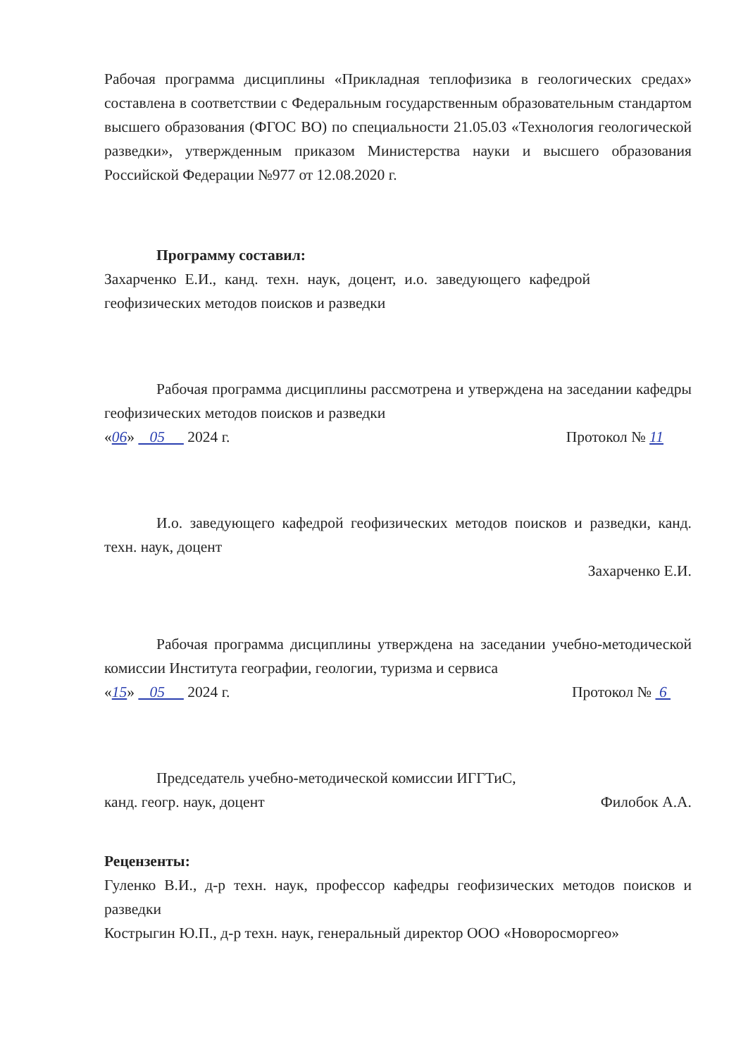Рабочая программа дисциплины «Прикладная теплофизика в геологических средах» составлена в соответствии с Федеральным государственным образовательным стандартом высшего образования (ФГОС ВО) по специальности 21.05.03 «Технология геологической разведки», утвержденным приказом Министерства науки и высшего образования Российской Федерации №977 от 12.08.2020 г.
Программу составил:
Захарченко Е.И., канд. техн. наук, доцент, и.о. заведующего кафедрой геофизических методов поисков и разведки
Рабочая программа дисциплины рассмотрена и утверждена на заседании кафедры геофизических методов поисков и разведки
«06» 05 2024 г. Протокол № 11
И.о. заведующего кафедрой геофизических методов поисков и разведки, канд. техн. наук, доцент
Захарченко Е.И.
Рабочая программа дисциплины утверждена на заседании учебно-методической комиссии Института географии, геологии, туризма и сервиса
«15» 05 2024 г. Протокол № 6
Председатель учебно-методической комиссии ИГГТиС,
канд. геогр. наук, доцент Филобок А.А.
Рецензенты:
Гуленко В.И., д-р техн. наук, профессор кафедры геофизических методов поисков и разведки
Кострыгин Ю.П., д-р техн. наук, генеральный директор ООО «Новоросморгео»